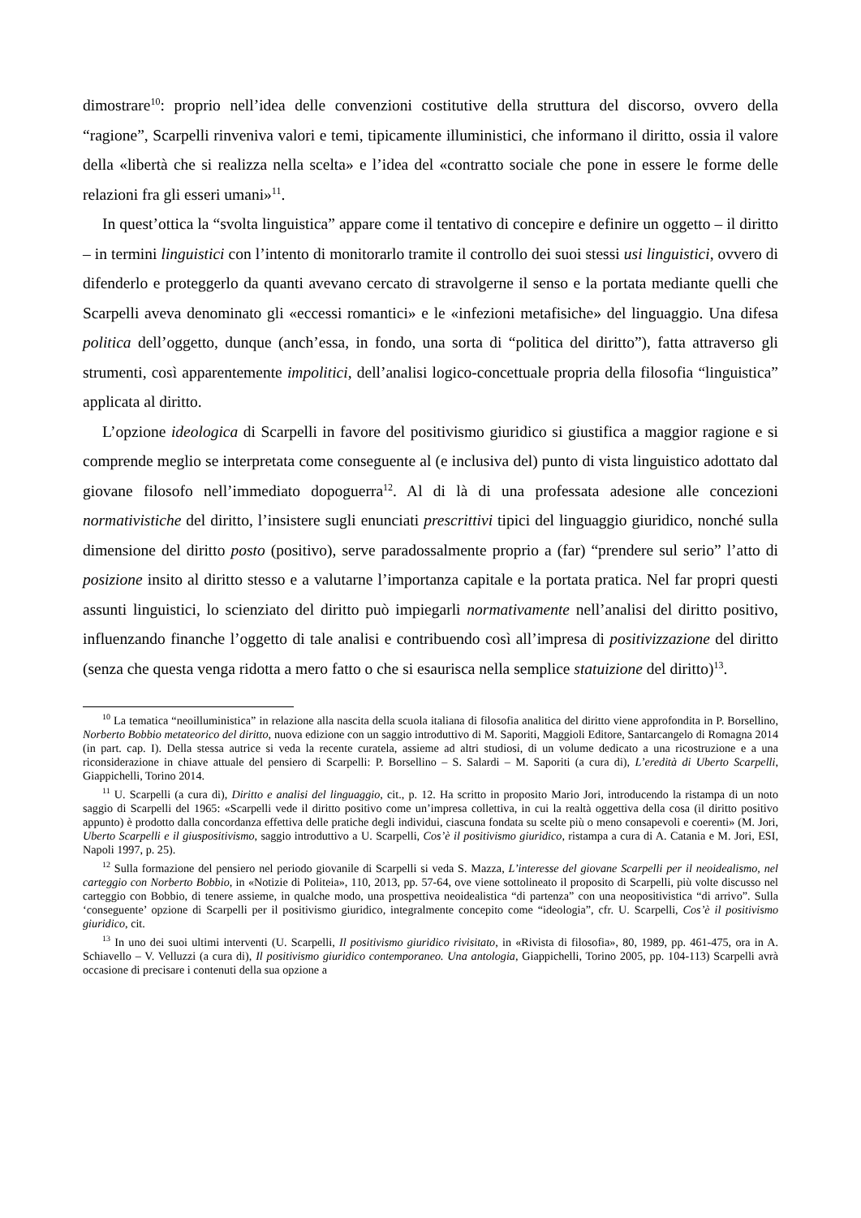dimostrare<sup>10</sup>: proprio nell’idea delle convenzioni costitutive della struttura del discorso, ovvero della “ragione”, Scarpelli rinveniva valori e temi, tipicamente illuministici, che informano il diritto, ossia il valore della «libertà che si realizza nella scelta» e l’idea del «contratto sociale che pone in essere le forme delle relazioni fra gli esseri umani»<sup>11</sup>.
In quest’ottica la “svolta linguistica” appare come il tentativo di concepire e definire un oggetto – il diritto – in termini linguistici con l’intento di monitorarlo tramite il controllo dei suoi stessi usi linguistici, ovvero di difenderlo e proteggerlo da quanti avevano cercato di stravolgerne il senso e la portata mediante quelli che Scarpelli aveva denominato gli «eccessi romantici» e le «infezioni metafisiche» del linguaggio. Una difesa politica dell’oggetto, dunque (anch’essa, in fondo, una sorta di “politica del diritto”), fatta attraverso gli strumenti, così apparentemente impolitici, dell’analisi logico-concettuale propria della filosofia “linguistica” applicata al diritto.
L’opzione ideologica di Scarpelli in favore del positivismo giuridico si giustifica a maggior ragione e si comprende meglio se interpretata come conseguente al (e inclusiva del) punto di vista linguistico adottato dal giovane filosofo nell’immediato dopoguerra<sup>12</sup>. Al di là di una professata adesione alle concezioni normativistiche del diritto, l’insistere sugli enunciati prescrittivi tipici del linguaggio giuridico, nonché sulla dimensione del diritto posto (positivo), serve paradossalmente proprio a (far) “prendere sul serio” l’atto di posizione insito al diritto stesso e a valutarne l’importanza capitale e la portata pratica. Nel far propri questi assunti linguistici, lo scienziato del diritto può impiegarli normativamente nell’analisi del diritto positivo, influenzando finanche l’oggetto di tale analisi e contribuendo così all’impresa di positivizzazione del diritto (senza che questa venga ridotta a mero fatto o che si esaurisca nella semplice statuizione del diritto)<sup>13</sup>.
<sup>10</sup> La tematica “neoilluministica” in relazione alla nascita della scuola italiana di filosofia analitica del diritto viene approfondita in P. Borsellino, Norberto Bobbio metateorico del diritto, nuova edizione con un saggio introduttivo di M. Saporiti, Maggioli Editore, Santarcangelo di Romagna 2014 (in part. cap. I). Della stessa autrice si veda la recente curatela, assieme ad altri studiosi, di un volume dedicato a una ricostruzione e a una riconsiderazione in chiave attuale del pensiero di Scarpelli: P. Borsellino – S. Salardi – M. Saporiti (a cura di), L’eredità di Uberto Scarpelli, Giappichelli, Torino 2014.
<sup>11</sup> U. Scarpelli (a cura di), Diritto e analisi del linguaggio, cit., p. 12. Ha scritto in proposito Mario Jori, introducendo la ristampa di un noto saggio di Scarpelli del 1965: «Scarpelli vede il diritto positivo come un’impresa collettiva, in cui la realtà oggettiva della cosa (il diritto positivo appunto) è prodotto dalla concordanza effettiva delle pratiche degli individui, ciascuna fondata su scelte più o meno consapevoli e coerenti» (M. Jori, Uberto Scarpelli e il giuspositivismo, saggio introduttivo a U. Scarpelli, Cos’è il positivismo giuridico, ristampa a cura di A. Catania e M. Jori, ESI, Napoli 1997, p. 25).
<sup>12</sup> Sulla formazione del pensiero nel periodo giovanile di Scarpelli si veda S. Mazza, L’interesse del giovane Scarpelli per il neoidealismo, nel carteggio con Norberto Bobbio, in «Notizie di Politeia», 110, 2013, pp. 57-64, ove viene sottolineato il proposito di Scarpelli, più volte discusso nel carteggio con Bobbio, di tenere assieme, in qualche modo, una prospettiva neoidealistica “di partenza” con una neopositivistica “di arrivo”. Sulla ‘conseguente’ opzione di Scarpelli per il positivismo giuridico, integralmente concepito come “ideologia”, cfr. U. Scarpelli, Cos’è il positivismo giuridico, cit.
<sup>13</sup> In uno dei suoi ultimi interventi (U. Scarpelli, Il positivismo giuridico rivisitato, in «Rivista di filosofia», 80, 1989, pp. 461-475, ora in A. Schiavello – V. Velluzzi (a cura di), Il positivismo giuridico contemporaneo. Una antologia, Giappichelli, Torino 2005, pp. 104-113) Scarpelli avrà occasione di precisare i contenuti della sua opzione a